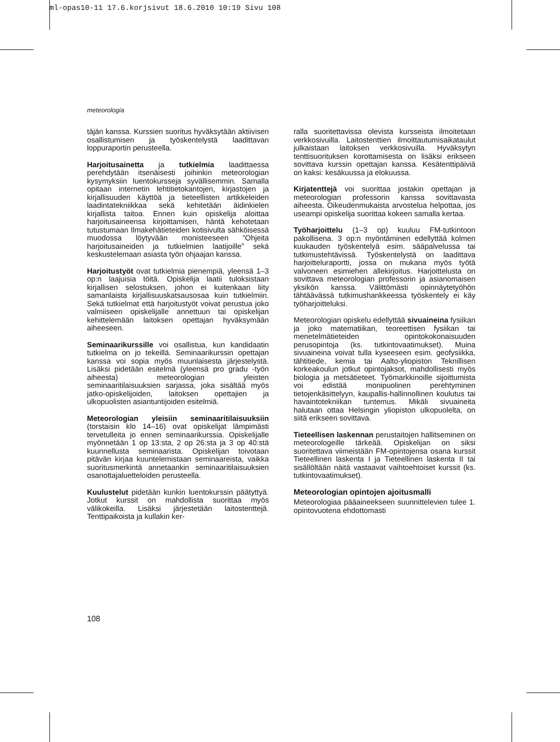ml-opas10-11 17.6.korjsivut 18.6.2010 10:19 Sivu 108
meteorologia
täjän kanssa. Kurssien suoritus hyväksytään aktiivisen osallistumisen ja työskentelystä laadittavan loppuraportin perusteella.
Harjoitusainetta ja tutkielmia laadittaessa perehdytään itsenäisesti joihinkin meteorologian kysymyksiin luentokursseja syvällisemmin. Samalla opitaan internetin lehtitietokantojen, kirjastojen ja kirjallisuuden käyttöä ja tieteellisten artikkeleiden laadintatekniikkaa sekä kehitetään äidinkielen kirjallista taitoa. Ennen kuin opiskelija aloittaa harjoitusaineensa kirjoittamisen, häntä kehotetaan tutustumaan Ilmakehätieteiden kotisivulta sähköisessä muodossa löytyvään monisteeseen ”Ohjeita harjoitusaineiden ja tutkielmien laatijoille” sekä keskustelemaan asiasta työn ohjaajan kanssa.
Harjoitustyöt ovat tutkielmia pienempiä, yleensä 1–3 op:n laajuisia töitä. Opiskelija laatii tuloksistaan kirjallisen selostuksen, johon ei kuitenkaan liity samanlaista kirjallisuuskatsausosaa kuin tutkielmiin. Sekä tutkielmat että harjoitustyöt voivat perustua joko valmiiseen opiskelijalle annettuun tai opiskelijan kehittelemään laitoksen opettajan hyväksymään aiheeseen.
Seminaarikurssille voi osallistua, kun kandidaatin tutkielma on jo tekeillä. Seminaarikurssin opettajan kanssa voi sopia myös muunlaisesta järjestelystä. Lisäksi pidetään esitelmä (yleensä pro gradu -työn aiheesta) meteorologian yleisten seminaaritilaisuuksien sarjassa, joka sisältää myös jatko-opiskelijoiden, laitoksen opettajien ja ulkopuolisten asiantuntijoiden esitelmiä.
Meteorologian yleisiin seminaaritilaisuuksiin (torstaisin klo 14–16) ovat opiskelijat lämpimästi tervetulleita jo ennen seminaarikurssia. Opiskelijalle myönnetään 1 op 13:sta, 2 op 26:sta ja 3 op 40:stä kuunnellusta seminaarista. Opiskelijan toivotaan pitävän kirjaa kuuntelemistaan seminaareista, vaikka suoritusmerkintä annetaankin seminaaritilaisuuksien osanottajaluetteloiden perusteella.
Kuulustelut pidetään kunkin luentokurssin päätyttyä. Jotkut kurssit on mahdollista suorittaa myös välikokeilla. Lisäksi järjestetään laitostenttejä. Tenttipaikoista ja kullakin ker-
ralla suoritettavissa olevista kursseista ilmoitetaan verkkosivuilla. Laitostenttien ilmoittautumisaikataulut julkaistaan laitoksen verkkosivuilla. Hyväksytyn tenttisuorituksen korottamisesta on lisäksi erikseen sovittava kurssin opettajan kanssa. Kesätenttipäiviä on kaksi: kesäkuussa ja elokuussa.
Kirjatenttejä voi suorittaa jostakin opettajan ja meteorologian professorin kanssa sovittavasta aiheesta. Oikeudenmukaista arvostelua helpottaa, jos useampi opiskelija suorittaa kokeen samalla kertaa.
Työharjoittelu (1–3 op) kuuluu FM-tutkintoon pakollisena. 3 op:n myöntäminen edellyttää kolmen kuukauden työskentelyä esim. sääpalvelussa tai tutkimustehtävissä. Työskentelystä on laadittava harjoitteluraportti, jossa on mukana myös työtä valvoneen esimiehen allekirjoitus. Harjoittelusta on sovittava meteorologian professorin ja asianomaisen yksikön kanssa. Välittömästi opinnäytetyöhön tähtäävässä tutkimushankkeessa työskentely ei käy työharjoitteluksi.
Meteorologian opiskelu edellyttää sivuaineina fysiikan ja joko matematiikan, teoreettisen fysiikan tai menetelmätieteiden opintokokonaisuuden perusopintoja (ks. tutkintovaatimukset). Muina sivuaineina voivat tulla kyseeseen esim. geofysiikka, tähtitiede, kemia tai Aalto-yliopiston Teknillisen korkeakoulun jotkut opintojaksot, mahdollisesti myös biologia ja metsätieteet. Työmarkkinoille sijoittumista voi edistää monipuolinen perehtyminen tietojenkäsittelyyn, kaupallis-hallinnollinen koulutus tai havaintotekniikan tuntemus. Mikäli sivuaineita halutaan ottaa Helsingin yliopiston ulkopuolelta, on siitä erikseen sovittava.
Tieteellisen laskennan perustaitojen hallitseminen on meteorologeille tärkeää. Opiskelijan on siksi suoritettava viimeistään FM-opintojensa osana kurssit Tieteellinen laskenta I ja Tieteellinen laskenta II tai sisällöltään näitä vastaavat vaihtoehtoiset kurssit (ks. tutkintovaatimukset).
Meteorologian opintojen ajoitusmalli
Meteorologiaa pääaineekseen suunnittelevien tulee 1. opintovuotena ehdottomasti
108